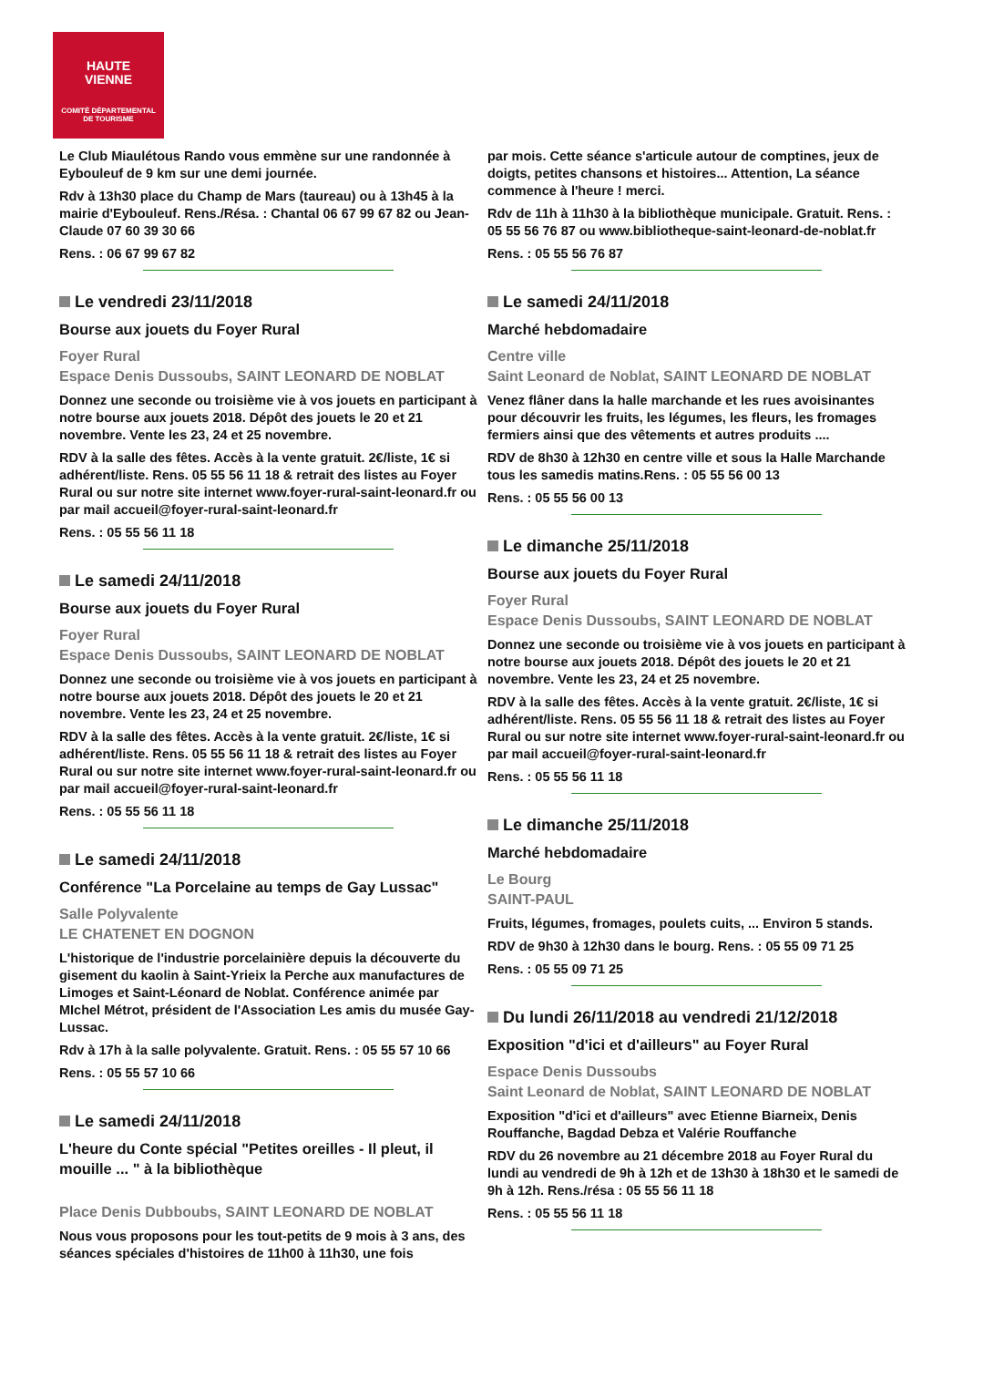HAUTE
VIENNE
COMITÉ DÉPARTEMENTAL
DE TOURISME
Le Club Miaulétous Rando vous emmène sur une randonnée à Eybouleuf de 9 km sur une demi journée.
Rdv à 13h30 place du Champ de Mars (taureau) ou à 13h45 à la mairie d'Eybouleuf. Rens./Résa. : Chantal 06 67 99 67 82 ou Jean-Claude 07 60 39 30 66
Rens. : 06 67 99 67 82
Le vendredi 23/11/2018
Bourse aux jouets du Foyer Rural
Foyer Rural
Espace Denis Dussoubs, SAINT LEONARD DE NOBLAT
Donnez une seconde ou troisième vie à vos jouets en participant à notre bourse aux jouets 2018. Dépôt des jouets le 20 et 21 novembre. Vente les 23, 24 et 25 novembre.
RDV à la salle des fêtes. Accès à la vente gratuit. 2€/liste, 1€ si adhérent/liste. Rens. 05 55 56 11 18 & retrait des listes au Foyer Rural ou sur notre site internet www.foyer-rural-saint-leonard.fr ou par mail accueil@foyer-rural-saint-leonard.fr
Rens. : 05 55 56 11 18
Le samedi 24/11/2018
Bourse aux jouets du Foyer Rural
Foyer Rural
Espace Denis Dussoubs, SAINT LEONARD DE NOBLAT
Donnez une seconde ou troisième vie à vos jouets en participant à notre bourse aux jouets 2018. Dépôt des jouets le 20 et 21 novembre. Vente les 23, 24 et 25 novembre.
RDV à la salle des fêtes. Accès à la vente gratuit. 2€/liste, 1€ si adhérent/liste. Rens. 05 55 56 11 18 & retrait des listes au Foyer Rural ou sur notre site internet www.foyer-rural-saint-leonard.fr ou par mail accueil@foyer-rural-saint-leonard.fr
Rens. : 05 55 56 11 18
Le samedi 24/11/2018
Conférence "La Porcelaine au temps de Gay Lussac"
Salle Polyvalente
LE CHATENET EN DOGNON
L'historique de l'industrie porcelainière depuis la découverte du gisement du kaolin à Saint-Yrieix la Perche aux manufactures de Limoges et Saint-Léonard de Noblat. Conférence animée par MIchel Métrot, président de l'Association Les amis du musée Gay-Lussac.
Rdv à 17h à la salle polyvalente. Gratuit. Rens. : 05 55 57 10 66
Rens. : 05 55 57 10 66
Le samedi 24/11/2018
L'heure du Conte spécial "Petites oreilles - Il pleut, il mouille ... " à la bibliothèque
Place Denis Dubboubs, SAINT LEONARD DE NOBLAT
Nous vous proposons pour les tout-petits de 9 mois à 3 ans, des séances spéciales d'histoires de 11h00 à 11h30, une fois
par mois. Cette séance s'articule autour de comptines, jeux de doigts, petites chansons et histoires... Attention, La séance commence à l'heure ! merci.
Rdv de 11h à 11h30 à la bibliothèque municipale. Gratuit. Rens. : 05 55 56 76 87 ou www.bibliotheque-saint-leonard-de-noblat.fr
Rens. : 05 55 56 76 87
Le samedi 24/11/2018
Marché hebdomadaire
Centre ville
Saint Leonard de Noblat, SAINT LEONARD DE NOBLAT
Venez flâner dans la halle marchande et les rues avoisinantes pour découvrir les fruits, les légumes, les fleurs, les fromages fermiers ainsi que des vêtements et autres produits ....
RDV de 8h30 à 12h30 en centre ville et sous la Halle Marchande tous les samedis matins.Rens. : 05 55 56 00 13
Rens. : 05 55 56 00 13
Le dimanche 25/11/2018
Bourse aux jouets du Foyer Rural
Foyer Rural
Espace Denis Dussoubs, SAINT LEONARD DE NOBLAT
Donnez une seconde ou troisième vie à vos jouets en participant à notre bourse aux jouets 2018. Dépôt des jouets le 20 et 21 novembre. Vente les 23, 24 et 25 novembre.
RDV à la salle des fêtes. Accès à la vente gratuit. 2€/liste, 1€ si adhérent/liste. Rens. 05 55 56 11 18 & retrait des listes au Foyer Rural ou sur notre site internet www.foyer-rural-saint-leonard.fr ou par mail accueil@foyer-rural-saint-leonard.fr
Rens. : 05 55 56 11 18
Le dimanche 25/11/2018
Marché hebdomadaire
Le Bourg
SAINT-PAUL
Fruits, légumes, fromages, poulets cuits, ... Environ 5 stands.
RDV de 9h30 à 12h30 dans le bourg. Rens. : 05 55 09 71 25
Rens. : 05 55 09 71 25
Du lundi 26/11/2018 au vendredi 21/12/2018
Exposition "d'ici et d'ailleurs" au Foyer Rural
Espace Denis Dussoubs
Saint Leonard de Noblat, SAINT LEONARD DE NOBLAT
Exposition "d'ici et d'ailleurs" avec Etienne Biarneix, Denis Rouffanche, Bagdad Debza et Valérie Rouffanche
RDV du 26 novembre au 21 décembre 2018 au Foyer Rural du lundi au vendredi de 9h à 12h et de 13h30 à 18h30 et le samedi de 9h à 12h. Rens./résa : 05 55 56 11 18
Rens. : 05 55 56 11 18